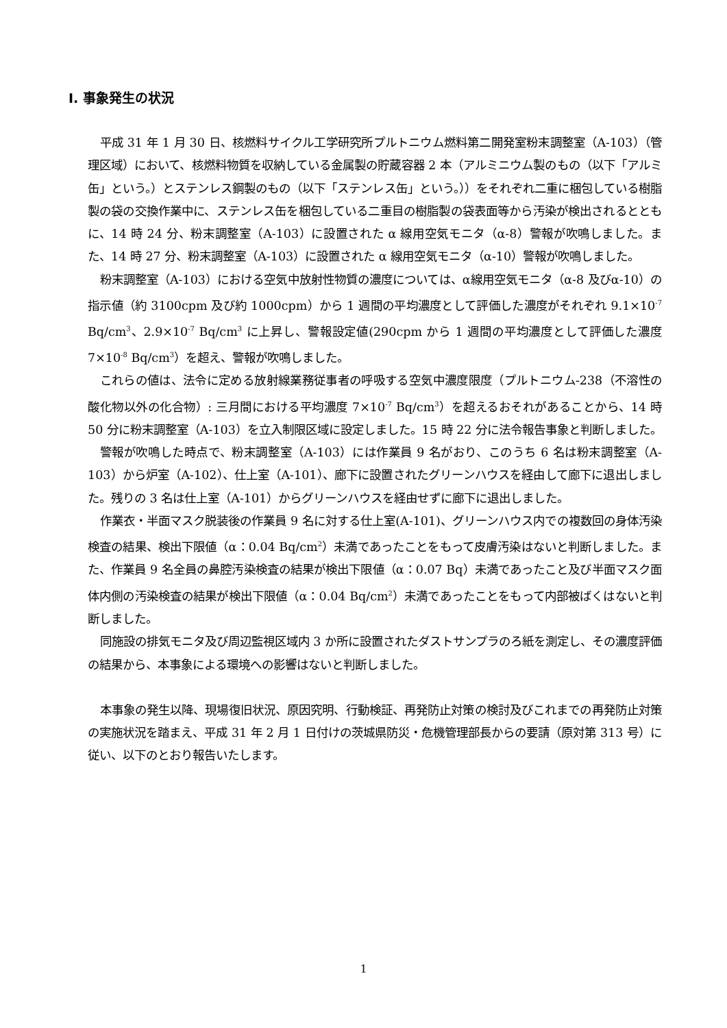Ⅰ. 事象発生の状況
平成 31 年 1 月 30 日、核燃料サイクル工学研究所プルトニウム燃料第二開発室粉末調整室（A-103）（管理区域）において、核燃料物質を収納している金属製の貯蔵容器 2 本（アルミニウム製のもの（以下「アルミ缶」という。）とステンレス鋼製のもの（以下「ステンレス缶」という。））をそれぞれ二重に梱包している樹脂製の袋の交換作業中に、ステンレス缶を梱包している二重目の樹脂製の袋表面等から汚染が検出されるとともに、14 時 24 分、粉末調整室（A-103）に設置された α 線用空気モニタ（α-8）警報が吹鳴しました。また、14 時 27 分、粉末調整室（A-103）に設置された α 線用空気モニタ（α-10）警報が吹鳴しました。
粉末調整室（A-103）における空気中放射性物質の濃度については、α線用空気モニタ（α-8 及びα-10）の指示値（約 3100cpm 及び約 1000cpm）から 1 週間の平均濃度として評価した濃度がそれぞれ 9.1×10<sup>-7</sup> Bq/cm<sup>3</sup>、2.9×10<sup>-7</sup> Bq/cm<sup>3</sup> に上昇し、警報設定値(290cpm から 1 週間の平均濃度として評価した濃度 7×10<sup>-8</sup> Bq/cm<sup>3</sup>）を超え、警報が吹鳴しました。
これらの値は、法令に定める放射線業務従事者の呼吸する空気中濃度限度（プルトニウム-238（不溶性の酸化物以外の化合物）: 三月間における平均濃度 7×10<sup>-7</sup> Bq/cm<sup>3</sup>）を超えるおそれがあることから、14 時 50 分に粉末調整室（A-103）を立入制限区域に設定しました。15 時 22 分に法令報告事象と判断しました。
警報が吹鳴した時点で、粉末調整室（A-103）には作業員 9 名がおり、このうち 6 名は粉末調整室（A-103）から炉室（A-102）、仕上室（A-101）、廊下に設置されたグリーンハウスを経由して廊下に退出しました。残りの 3 名は仕上室（A-101）からグリーンハウスを経由せずに廊下に退出しました。
作業衣・半面マスク脱装後の作業員 9 名に対する仕上室(A-101)、グリーンハウス内での複数回の身体汚染検査の結果、検出下限値（α：0.04 Bq/cm<sup>2</sup>）未満であったことをもって皮膚汚染はないと判断しました。また、作業員 9 名全員の鼻腔汚染検査の結果が検出下限値（α：0.07 Bq）未満であったこと及び半面マスク面体内側の汚染検査の結果が検出下限値（α：0.04 Bq/cm<sup>2</sup>）未満であったことをもって内部被ばくはないと判断しました。
同施設の排気モニタ及び周辺監視区域内 3 か所に設置されたダストサンプラのろ紙を測定し、その濃度評価の結果から、本事象による環境への影響はないと判断しました。
本事象の発生以降、現場復旧状況、原因究明、行動検証、再発防止対策の検討及びこれまでの再発防止対策の実施状況を踏まえ、平成 31 年 2 月 1 日付けの茨城県防災・危機管理部長からの要請（原対第 313 号）に従い、以下のとおり報告いたします。
1